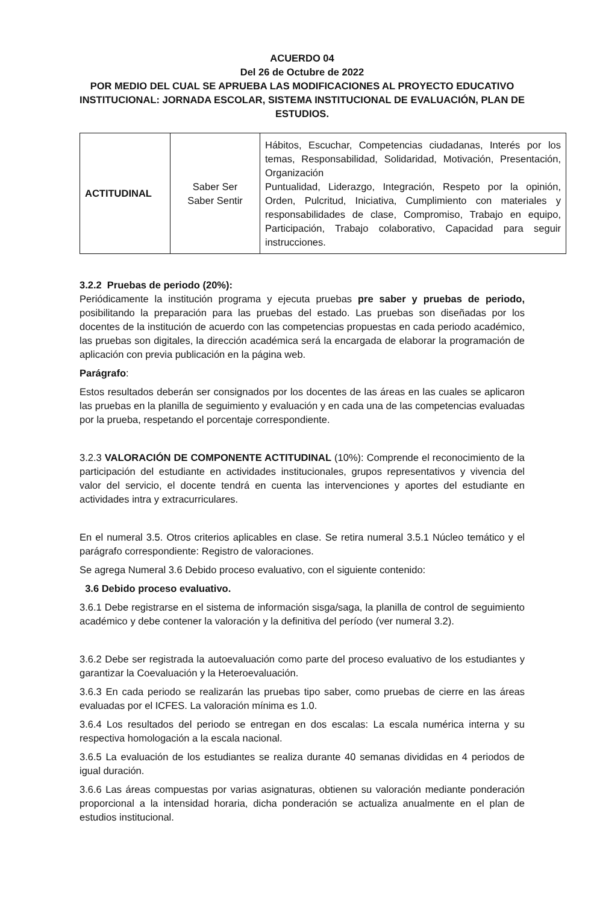ACUERDO 04
Del 26 de Octubre de 2022
POR MEDIO DEL CUAL SE APRUEBA LAS MODIFICACIONES AL PROYECTO EDUCATIVO INSTITUCIONAL: JORNADA ESCOLAR, SISTEMA INSTITUCIONAL DE EVALUACIÓN, PLAN DE ESTUDIOS.
| ACTITUDINAL | Saber Ser Saber Sentir | Hábitos, Escuchar, Competencias ciudadanas, Interés por los temas, Responsabilidad, Solidaridad, Motivación, Presentación, Organización Puntualidad, Liderazgo, Integración, Respeto por la opinión, Orden, Pulcritud, Iniciativa, Cumplimiento con materiales y responsabilidades de clase, Compromiso, Trabajo en equipo, Participación, Trabajo colaborativo, Capacidad para seguir instrucciones. |
3.2.2 Pruebas de periodo (20%):
Periódicamente la institución programa y ejecuta pruebas pre saber y pruebas de periodo, posibilitando la preparación para las pruebas del estado. Las pruebas son diseñadas por los docentes de la institución de acuerdo con las competencias propuestas en cada periodo académico, las pruebas son digitales, la dirección académica será la encargada de elaborar la programación de aplicación con previa publicación en la página web.
Parágrafo:
Estos resultados deberán ser consignados por los docentes de las áreas en las cuales se aplicaron las pruebas en la planilla de seguimiento y evaluación y en cada una de las competencias evaluadas por la prueba, respetando el porcentaje correspondiente.
3.2.3 VALORACIÓN DE COMPONENTE ACTITUDINAL (10%): Comprende el reconocimiento de la participación del estudiante en actividades institucionales, grupos representativos y vivencia del valor del servicio, el docente tendrá en cuenta las intervenciones y aportes del estudiante en actividades intra y extracurriculares.
En el numeral 3.5. Otros criterios aplicables en clase. Se retira numeral 3.5.1 Núcleo temático y el parágrafo correspondiente: Registro de valoraciones.
Se agrega Numeral 3.6 Debido proceso evaluativo, con el siguiente contenido:
3.6 Debido proceso evaluativo.
3.6.1 Debe registrarse en el sistema de información sisga/saga, la planilla de control de seguimiento académico y debe contener la valoración y la definitiva del período (ver numeral 3.2).
3.6.2 Debe ser registrada la autoevaluación como parte del proceso evaluativo de los estudiantes y garantizar la Coevaluación y la Heteroevaluación.
3.6.3 En cada periodo se realizarán las pruebas tipo saber, como pruebas de cierre en las áreas evaluadas por el ICFES. La valoración mínima es 1.0.
3.6.4 Los resultados del periodo se entregan en dos escalas: La escala numérica interna y su respectiva homologación a la escala nacional.
3.6.5 La evaluación de los estudiantes se realiza durante 40 semanas divididas en 4 periodos de igual duración.
3.6.6 Las áreas compuestas por varias asignaturas, obtienen su valoración mediante ponderación proporcional a la intensidad horaria, dicha ponderación se actualiza anualmente en el plan de estudios institucional.